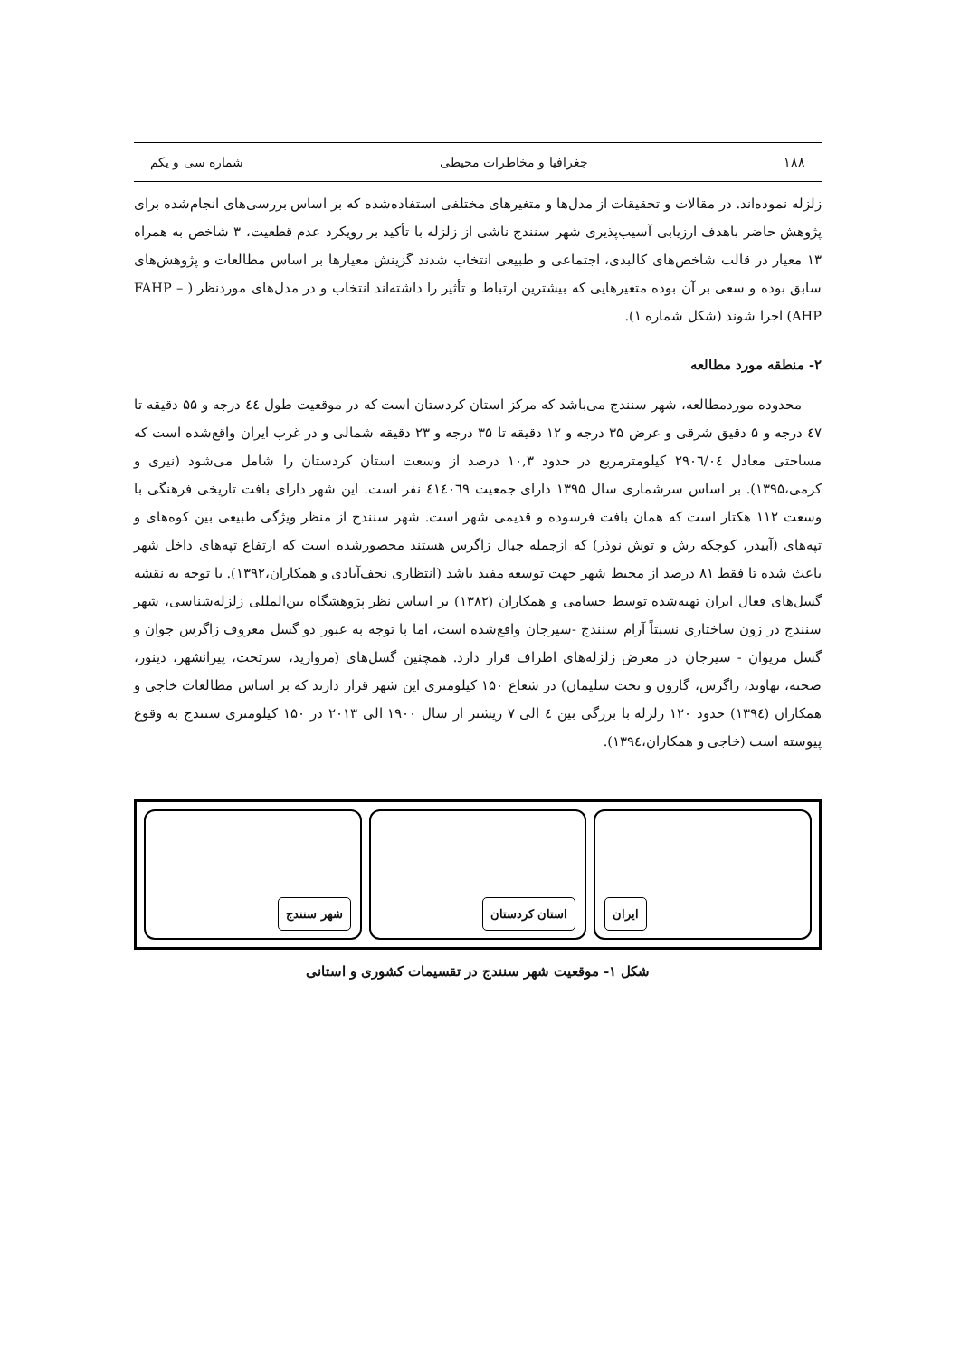۱۸۸ جغرافیا و مخاطرات محیطی شماره سی و یکم
زلزله نموده‌اند. در مقالات و تحقیقات از مدل‌ها و متغیرهای مختلفی استفاده‌شده که بر اساس بررسی‌های انجام‌شده برای پژوهش حاضر باهدف ارزیابی آسیب‌پذیری شهر سنندج ناشی از زلزله با تأکید بر رویکرد عدم قطعیت، ۳ شاخص به همراه ۱۳ معیار در قالب شاخص‌های کالبدی، اجتماعی و طبیعی انتخاب شدند گزینش معیارها بر اساس مطالعات و پژوهش‌های سابق بوده و سعی بر آن بوده متغیرهایی که بیشترین ارتباط و تأثیر را داشته‌اند انتخاب و در مدل‌های موردنظر ( FAHP –AHP) اجرا شوند (شکل شماره ۱).
۲- منطقه مورد مطالعه
محدوده موردمطالعه، شهر سنندج می‌باشد که مرکز استان کردستان است که در موقعیت طول ٤٤ درجه و ۵۵ دقیقه تا ٤٧ درجه و ۵ دقیق شرقی و عرض ۳۵ درجه و ۱۲ دقیقه تا ۳۵ درجه و ۲۳ دقیقه شمالی و در غرب ایران واقع‌شده است که مساحتی معادل ۲۹۰٦/۰٤ کیلومترمربع در حدود ۱۰,۳ درصد از وسعت استان کردستان را شامل می‌شود (نیری و کرمی،۱۳۹۵). بر اساس سرشماری سال ۱۳۹۵ دارای جمعیت ٤۱٤۰٦۹ نفر است. این شهر دارای بافت تاریخی فرهنگی با وسعت ۱۱۲ هکتار است که همان بافت فرسوده و قدیمی شهر است. شهر سنندج از منظر ویژگی طبیعی بین کوه‌های و تپه‌های (آبیدر، کوچکه رش و توش نوذر) که ازجمله جبال زاگرس هستند محصورشده است که ارتفاع تپه‌های داخل شهر باعث شده تا فقط ۸۱ درصد از محیط شهر جهت توسعه مفید باشد (انتظاری نجف‌آبادی و همکاران،۱۳۹۲). با توجه به نقشه گسل‌های فعال ایران تهیه‌شده توسط حسامی و همکاران (۱۳۸۲) بر اساس نظر پژوهشگاه بین‌المللی زلزله‌شناسی، شهر سنندج در زون ساختاری نسبتاً آرام سنندج -سیرجان واقع‌شده است، اما با توجه به عبور دو گسل معروف زاگرس جوان و گسل مریوان - سیرجان در معرض زلزله‌های اطراف قرار دارد. همچنین گسل‌های (مروارید، سرتخت، پیرانشهر، دینور، صحنه، نهاوند، زاگرس، گارون و تخت سلیمان) در شعاع ۱۵۰ کیلومتری این شهر قرار دارند که بر اساس مطالعات خاجی و همکاران (۱۳۹٤) حدود ۱۲۰ زلزله با بزرگی بین ٤ الی ۷ ریشتر از سال ۱۹۰۰ الی ۲۰۱۳ در ۱۵۰ کیلومتری سنندج به وقوع پیوسته است (خاجی و همکاران،۱۳۹٤).
شهر سنندج
استان کردستان
ایران
شکل ۱- موقعیت شهر سنندج در تقسیمات کشوری و استانی